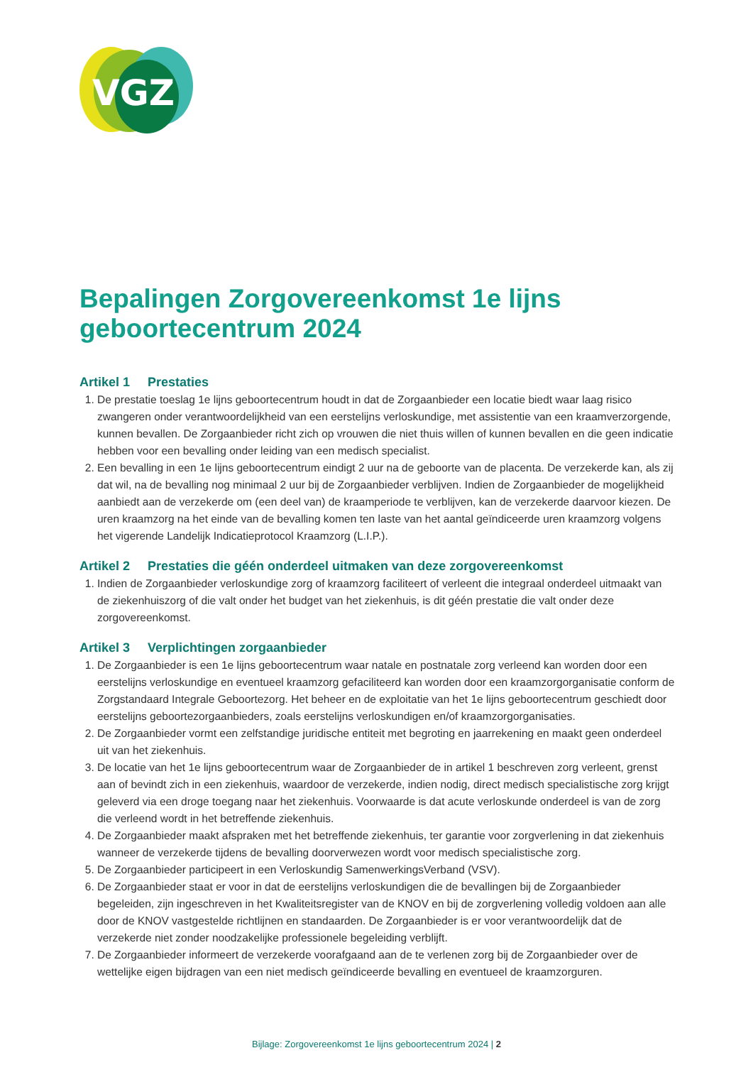VGZ
Bepalingen Zorgovereenkomst 1e lijns
geboortecentrum 2024
Artikel 1 Prestaties
1. De prestatie toeslag 1e lijns geboortecentrum houdt in dat de Zorgaanbieder een locatie biedt waar laag risico zwangeren onder verantwoordelijkheid van een eerstelijns verloskundige, met assistentie van een kraamverzorgende, kunnen bevallen. De Zorgaanbieder richt zich op vrouwen die niet thuis willen of kunnen bevallen en die geen indicatie hebben voor een bevalling onder leiding van een medisch specialist.
2. Een bevalling in een 1e lijns geboortecentrum eindigt 2 uur na de geboorte van de placenta. De verzekerde kan, als zij dat wil, na de bevalling nog minimaal 2 uur bij de Zorgaanbieder verblijven. Indien de Zorgaanbieder de mogelijkheid aanbiedt aan de verzekerde om (een deel van) de kraamperiode te verblijven, kan de verzekerde daarvoor kiezen. De uren kraamzorg na het einde van de bevalling komen ten laste van het aantal geïndiceerde uren kraamzorg volgens het vigerende Landelijk Indicatieprotocol Kraamzorg (L.I.P.).
Artikel 2 Prestaties die géén onderdeel uitmaken van deze zorgovereenkomst
1. Indien de Zorgaanbieder verloskundige zorg of kraamzorg faciliteert of verleent die integraal onderdeel uitmaakt van de ziekenhuiszorg of die valt onder het budget van het ziekenhuis, is dit géén prestatie die valt onder deze zorgovereenkomst.
Artikel 3 Verplichtingen zorgaanbieder
1. De Zorgaanbieder is een 1e lijns geboortecentrum waar natale en postnatale zorg verleend kan worden door een eerstelijns verloskundige en eventueel kraamzorg gefaciliteerd kan worden door een kraamzorgorganisatie conform de Zorgstandaard Integrale Geboortezorg. Het beheer en de exploitatie van het 1e lijns geboortecentrum geschiedt door eerstelijns geboortezorgaanbieders, zoals eerstelijns verloskundigen en/of kraamzorgorganisaties.
2. De Zorgaanbieder vormt een zelfstandige juridische entiteit met begroting en jaarrekening en maakt geen onderdeel uit van het ziekenhuis.
3. De locatie van het 1e lijns geboortecentrum waar de Zorgaanbieder de in artikel 1 beschreven zorg verleent, grenst aan of bevindt zich in een ziekenhuis, waardoor de verzekerde, indien nodig, direct medisch specialistische zorg krijgt geleverd via een droge toegang naar het ziekenhuis. Voorwaarde is dat acute verloskunde onderdeel is van de zorg die verleend wordt in het betreffende ziekenhuis.
4. De Zorgaanbieder maakt afspraken met het betreffende ziekenhuis, ter garantie voor zorgverlening in dat ziekenhuis wanneer de verzekerde tijdens de bevalling doorverwezen wordt voor medisch specialistische zorg.
5. De Zorgaanbieder participeert in een Verloskundig SamenwerkingsVerband (VSV).
6. De Zorgaanbieder staat er voor in dat de eerstelijns verloskundigen die de bevallingen bij de Zorgaanbieder begeleiden, zijn ingeschreven in het Kwaliteitsregister van de KNOV en bij de zorgverlening volledig voldoen aan alle door de KNOV vastgestelde richtlijnen en standaarden. De Zorgaanbieder is er voor verantwoordelijk dat de verzekerde niet zonder noodzakelijke professionele begeleiding verblijft.
7. De Zorgaanbieder informeert de verzekerde voorafgaand aan de te verlenen zorg bij de Zorgaanbieder over de wettelijke eigen bijdragen van een niet medisch geïndiceerde bevalling en eventueel de kraamzorguren.
Bijlage: Zorgovereenkomst 1e lijns geboortecentrum 2024 | 2